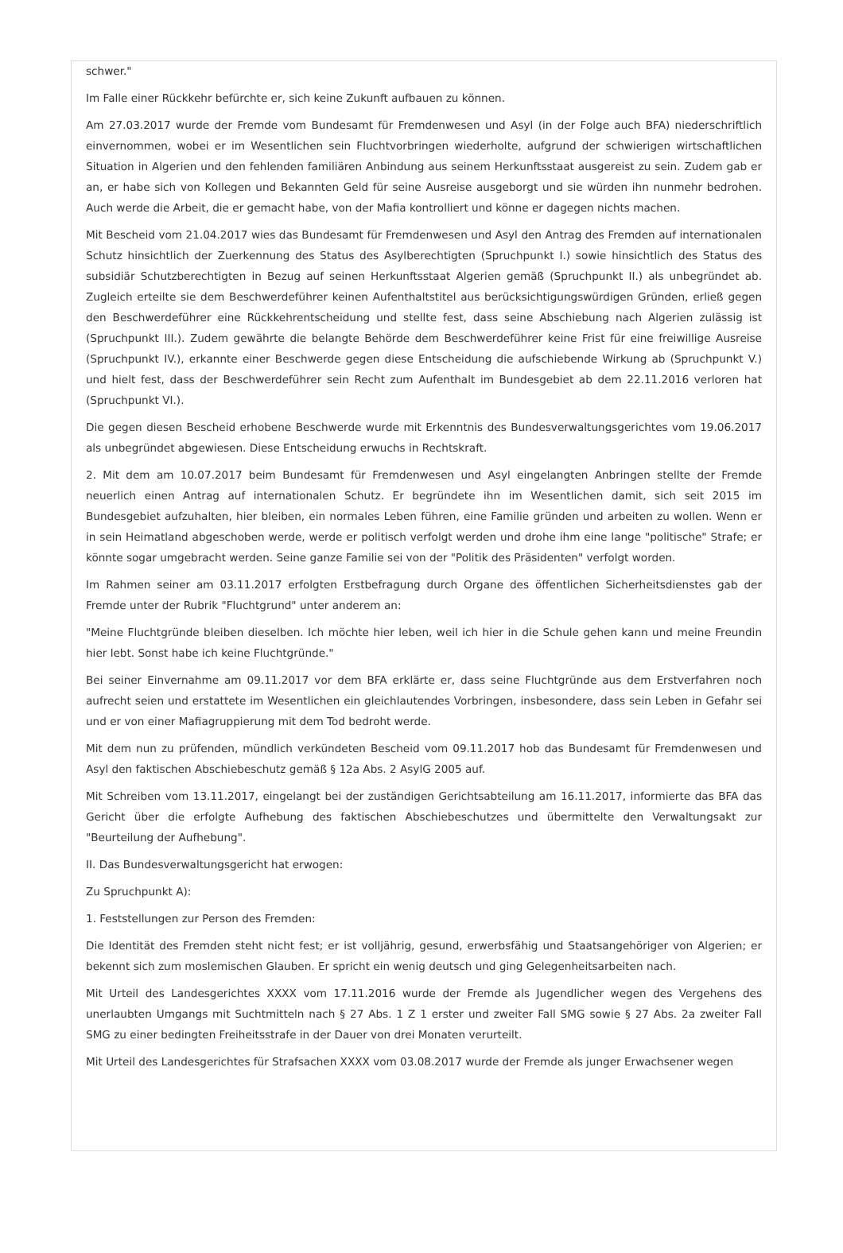schwer."
Im Falle einer Rückkehr befürchte er, sich keine Zukunft aufbauen zu können.
Am 27.03.2017 wurde der Fremde vom Bundesamt für Fremdenwesen und Asyl (in der Folge auch BFA) niederschriftlich einvernommen, wobei er im Wesentlichen sein Fluchtvorbringen wiederholte, aufgrund der schwierigen wirtschaftlichen Situation in Algerien und den fehlenden familiären Anbindung aus seinem Herkunftsstaat ausgereist zu sein. Zudem gab er an, er habe sich von Kollegen und Bekannten Geld für seine Ausreise ausgeborgt und sie würden ihn nunmehr bedrohen. Auch werde die Arbeit, die er gemacht habe, von der Mafia kontrolliert und könne er dagegen nichts machen.
Mit Bescheid vom 21.04.2017 wies das Bundesamt für Fremdenwesen und Asyl den Antrag des Fremden auf internationalen Schutz hinsichtlich der Zuerkennung des Status des Asylberechtigten (Spruchpunkt I.) sowie hinsichtlich des Status des subsidiär Schutzberechtigten in Bezug auf seinen Herkunftsstaat Algerien gemäß (Spruchpunkt II.) als unbegründet ab. Zugleich erteilte sie dem Beschwerdeführer keinen Aufenthaltstitel aus berücksichtigungswürdigen Gründen, erließ gegen den Beschwerdeführer eine Rückkehrentscheidung und stellte fest, dass seine Abschiebung nach Algerien zulässig ist (Spruchpunkt III.). Zudem gewährte die belangte Behörde dem Beschwerdeführer keine Frist für eine freiwillige Ausreise (Spruchpunkt IV.), erkannte einer Beschwerde gegen diese Entscheidung die aufschiebende Wirkung ab (Spruchpunkt V.) und hielt fest, dass der Beschwerdeführer sein Recht zum Aufenthalt im Bundesgebiet ab dem 22.11.2016 verloren hat (Spruchpunkt VI.).
Die gegen diesen Bescheid erhobene Beschwerde wurde mit Erkenntnis des Bundesverwaltungsgerichtes vom 19.06.2017 als unbegründet abgewiesen. Diese Entscheidung erwuchs in Rechtskraft.
2. Mit dem am 10.07.2017 beim Bundesamt für Fremdenwesen und Asyl eingelangten Anbringen stellte der Fremde neuerlich einen Antrag auf internationalen Schutz. Er begründete ihn im Wesentlichen damit, sich seit 2015 im Bundesgebiet aufzuhalten, hier bleiben, ein normales Leben führen, eine Familie gründen und arbeiten zu wollen. Wenn er in sein Heimatland abgeschoben werde, werde er politisch verfolgt werden und drohe ihm eine lange "politische" Strafe; er könnte sogar umgebracht werden. Seine ganze Familie sei von der "Politik des Präsidenten" verfolgt worden.
Im Rahmen seiner am 03.11.2017 erfolgten Erstbefragung durch Organe des öffentlichen Sicherheitsdienstes gab der Fremde unter der Rubrik "Fluchtgrund" unter anderem an:
"Meine Fluchtgründe bleiben dieselben. Ich möchte hier leben, weil ich hier in die Schule gehen kann und meine Freundin hier lebt. Sonst habe ich keine Fluchtgründe."
Bei seiner Einvernahme am 09.11.2017 vor dem BFA erklärte er, dass seine Fluchtgründe aus dem Erstverfahren noch aufrecht seien und erstattete im Wesentlichen ein gleichlautendes Vorbringen, insbesondere, dass sein Leben in Gefahr sei und er von einer Mafiagruppierung mit dem Tod bedroht werde.
Mit dem nun zu prüfenden, mündlich verkündeten Bescheid vom 09.11.2017 hob das Bundesamt für Fremdenwesen und Asyl den faktischen Abschiebeschutz gemäß § 12a Abs. 2 AsylG 2005 auf.
Mit Schreiben vom 13.11.2017, eingelangt bei der zuständigen Gerichtsabteilung am 16.11.2017, informierte das BFA das Gericht über die erfolgte Aufhebung des faktischen Abschiebeschutzes und übermittelte den Verwaltungsakt zur "Beurteilung der Aufhebung".
II. Das Bundesverwaltungsgericht hat erwogen:
Zu Spruchpunkt A):
1. Feststellungen zur Person des Fremden:
Die Identität des Fremden steht nicht fest; er ist volljährig, gesund, erwerbsfähig und Staatsangehöriger von Algerien; er bekennt sich zum moslemischen Glauben. Er spricht ein wenig deutsch und ging Gelegenheitsarbeiten nach.
Mit Urteil des Landesgerichtes XXXX vom 17.11.2016 wurde der Fremde als Jugendlicher wegen des Vergehens des unerlaubten Umgangs mit Suchtmitteln nach § 27 Abs. 1 Z 1 erster und zweiter Fall SMG sowie § 27 Abs. 2a zweiter Fall SMG zu einer bedingten Freiheitsstrafe in der Dauer von drei Monaten verurteilt.
Mit Urteil des Landesgerichtes für Strafsachen XXXX vom 03.08.2017 wurde der Fremde als junger Erwachsener wegen